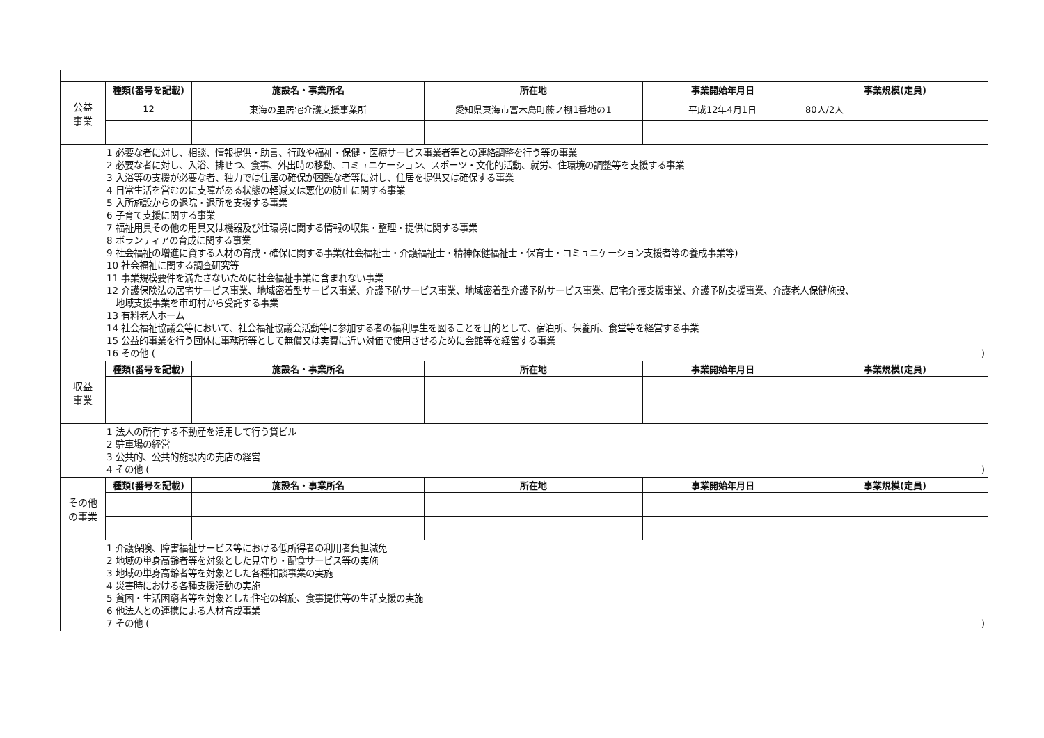| 公益 事業 | 種類(番号を記載) | 施設名・事業所名 | 所在地 | 事業開始年月日 | 事業規模(定員) |
| | 12 | 東海の里居宅介護支援事業所 | 愛知県東海市富木島町藤ノ棚1番地の1 | 平成12年4月1日 | 80人/2人 |
| 1 必要な者に対し、相談、情報提供・助言、行政や福祉・保健・医療サービス事業者等との連絡調整を行う等の事業 2 必要な者に対し、入浴、排せつ、食事、外出時の移動、コミュニケーション、スポーツ・文化的活動、就労、住環境の調整等を支援する事業 3 入浴等の支援が必要な者、独力では住居の確保が困難な者等に対し、住居を提供又は確保する事業 4 日常生活を営むのに支障がある状態の軽減又は悪化の防止に関する事業 5 入所施設からの退院・退所を支援する事業 6 子育て支援に関する事業 7 福祉用具その他の用具又は機器及び住環境に関する情報の収集・整理・提供に関する事業 8 ボランティアの育成に関する事業 9 社会福祉の増進に資する人材の育成・確保に関する事業(社会福祉士・介護福祉士・精神保健福祉士・保育士・コミュニケーション支援者等の養成事業等) 10 社会福祉に関する調査研究等 11 事業規模要件を満たさないために社会福祉事業に含まれない事業 12 介護保険法の居宅サービス事業、地域密着型サービス事業、介護予防サービス事業、地域密着型介護予防サービス事業、居宅介護支援事業、介護予防支援事業、介護老人保健施設、 地域支援事業を市町村から受託する事業 13 有料老人ホーム 14 社会福祉協議会等において、社会福祉協議会活動等に参加する者の福利厚生を図ることを目的として、宿泊所、保養所、食堂等を経営する事業 15 公益的事業を行う団体に事務所等として無償又は実費に近い対価で使用させるために会館等を経営する事業 16 その他 ( ) | | | | | |
| 収益 事業 | 種類(番号を記載) | 施設名・事業所名 | 所在地 | 事業開始年月日 | 事業規模(定員) |
| 1 法人の所有する不動産を活用して行う貸ビル 2 駐車場の経営 3 公共的、公共的施設内の売店の経営 4 その他 ( ) | | | | | |
| その他 の事業 | 種類(番号を記載) | 施設名・事業所名 | 所在地 | 事業開始年月日 | 事業規模(定員) |
| 1 介護保険、障害福祉サービス等における低所得者の利用者負担減免 2 地域の単身高齢者等を対象とした見守り・配食サービス等の実施 3 地域の単身高齢者等を対象とした各種相談事業の実施 4 災害時における各種支援活動の実施 5 貧困・生活困窮者等を対象とした住宅の斡旋、食事提供等の生活支援の実施 6 他法人との連携による人材育成事業 7 その他 ( ) | | | | | |